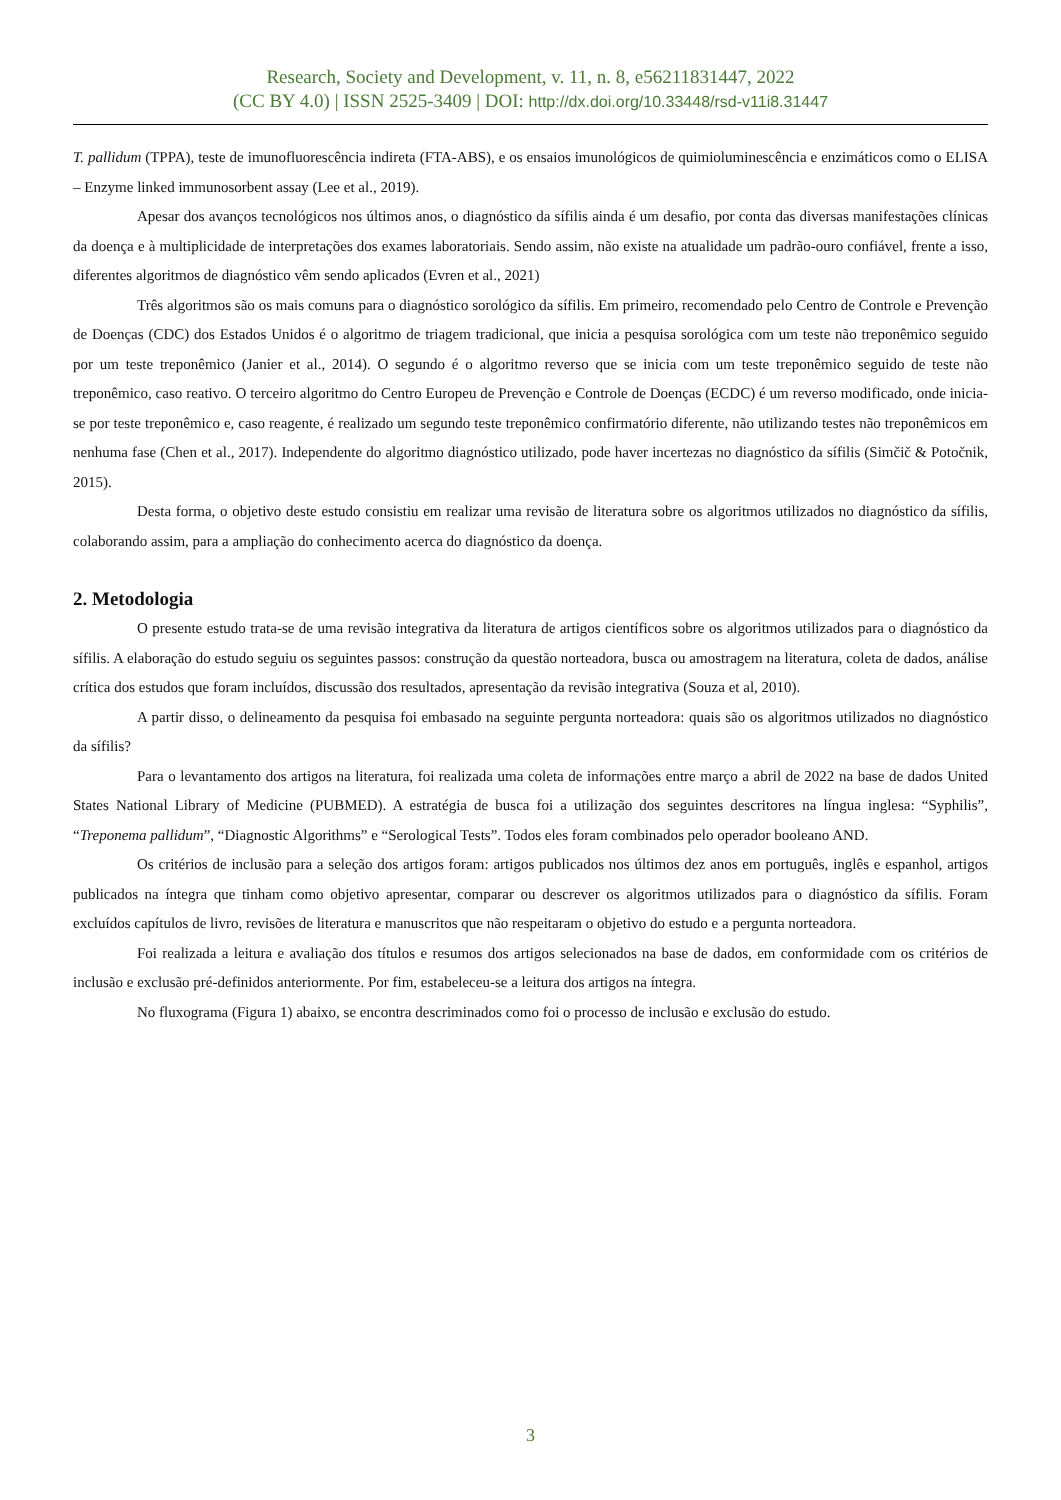Research, Society and Development, v. 11, n. 8, e56211831447, 2022
(CC BY 4.0) | ISSN 2525-3409 | DOI: http://dx.doi.org/10.33448/rsd-v11i8.31447
T. pallidum (TPPA), teste de imunofluorescência indireta (FTA-ABS), e os ensaios imunológicos de quimioluminescência e enzimáticos como o ELISA – Enzyme linked immunosorbent assay (Lee et al., 2019).
Apesar dos avanços tecnológicos nos últimos anos, o diagnóstico da sífilis ainda é um desafio, por conta das diversas manifestações clínicas da doença e à multiplicidade de interpretações dos exames laboratoriais. Sendo assim, não existe na atualidade um padrão-ouro confiável, frente a isso, diferentes algoritmos de diagnóstico vêm sendo aplicados (Evren et al., 2021)
Três algoritmos são os mais comuns para o diagnóstico sorológico da sífilis. Em primeiro, recomendado pelo Centro de Controle e Prevenção de Doenças (CDC) dos Estados Unidos é o algoritmo de triagem tradicional, que inicia a pesquisa sorológica com um teste não treponêmico seguido por um teste treponêmico (Janier et al., 2014). O segundo é o algoritmo reverso que se inicia com um teste treponêmico seguido de teste não treponêmico, caso reativo. O terceiro algoritmo do Centro Europeu de Prevenção e Controle de Doenças (ECDC) é um reverso modificado, onde inicia-se por teste treponêmico e, caso reagente, é realizado um segundo teste treponêmico confirmatório diferente, não utilizando testes não treponêmicos em nenhuma fase (Chen et al., 2017). Independente do algoritmo diagnóstico utilizado, pode haver incertezas no diagnóstico da sífilis (Simčič & Potočnik, 2015).
Desta forma, o objetivo deste estudo consistiu em realizar uma revisão de literatura sobre os algoritmos utilizados no diagnóstico da sífilis, colaborando assim, para a ampliação do conhecimento acerca do diagnóstico da doença.
2. Metodologia
O presente estudo trata-se de uma revisão integrativa da literatura de artigos científicos sobre os algoritmos utilizados para o diagnóstico da sífilis. A elaboração do estudo seguiu os seguintes passos: construção da questão norteadora, busca ou amostragem na literatura, coleta de dados, análise crítica dos estudos que foram incluídos, discussão dos resultados, apresentação da revisão integrativa (Souza et al, 2010).
A partir disso, o delineamento da pesquisa foi embasado na seguinte pergunta norteadora: quais são os algoritmos utilizados no diagnóstico da sífilis?
Para o levantamento dos artigos na literatura, foi realizada uma coleta de informações entre março a abril de 2022 na base de dados United States National Library of Medicine (PUBMED). A estratégia de busca foi a utilização dos seguintes descritores na língua inglesa: “Syphilis”, “Treponema pallidum”, “Diagnostic Algorithms” e “Serological Tests”. Todos eles foram combinados pelo operador booleano AND.
Os critérios de inclusão para a seleção dos artigos foram: artigos publicados nos últimos dez anos em português, inglês e espanhol, artigos publicados na íntegra que tinham como objetivo apresentar, comparar ou descrever os algoritmos utilizados para o diagnóstico da sífilis. Foram excluídos capítulos de livro, revisões de literatura e manuscritos que não respeitaram o objetivo do estudo e a pergunta norteadora.
Foi realizada a leitura e avaliação dos títulos e resumos dos artigos selecionados na base de dados, em conformidade com os critérios de inclusão e exclusão pré-definidos anteriormente. Por fim, estabeleceu-se a leitura dos artigos na íntegra.
No fluxograma (Figura 1) abaixo, se encontra descriminados como foi o processo de inclusão e exclusão do estudo.
3